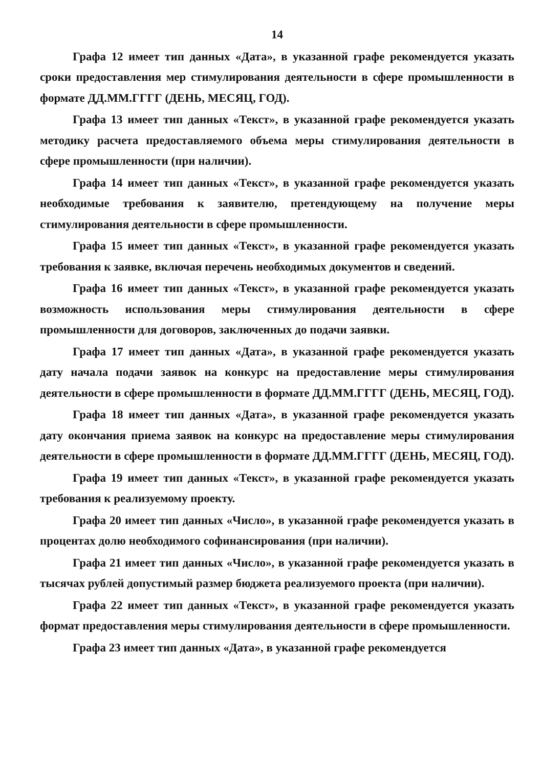14
Графа 12 имеет тип данных «Дата», в указанной графе рекомендуется указать сроки предоставления мер стимулирования деятельности в сфере промышленности в формате ДД.ММ.ГГГГ (ДЕНЬ, МЕСЯЦ, ГОД).
Графа 13 имеет тип данных «Текст», в указанной графе рекомендуется указать методику расчета предоставляемого объема меры стимулирования деятельности в сфере промышленности (при наличии).
Графа 14 имеет тип данных «Текст», в указанной графе рекомендуется указать необходимые требования к заявителю, претендующему на получение меры стимулирования деятельности в сфере промышленности.
Графа 15 имеет тип данных «Текст», в указанной графе рекомендуется указать требования к заявке, включая перечень необходимых документов и сведений.
Графа 16 имеет тип данных «Текст», в указанной графе рекомендуется указать возможность использования меры стимулирования деятельности в сфере промышленности для договоров, заключенных до подачи заявки.
Графа 17 имеет тип данных «Дата», в указанной графе рекомендуется указать дату начала подачи заявок на конкурс на предоставление меры стимулирования деятельности в сфере промышленности в формате ДД.ММ.ГГГГ (ДЕНЬ, МЕСЯЦ, ГОД).
Графа 18 имеет тип данных «Дата», в указанной графе рекомендуется указать дату окончания приема заявок на конкурс на предоставление меры стимулирования деятельности в сфере промышленности в формате ДД.ММ.ГГГГ (ДЕНЬ, МЕСЯЦ, ГОД).
Графа 19 имеет тип данных «Текст», в указанной графе рекомендуется указать требования к реализуемому проекту.
Графа 20 имеет тип данных «Число», в указанной графе рекомендуется указать в процентах долю необходимого софинансирования (при наличии).
Графа 21 имеет тип данных «Число», в указанной графе рекомендуется указать в тысячах рублей допустимый размер бюджета реализуемого проекта (при наличии).
Графа 22 имеет тип данных «Текст», в указанной графе рекомендуется указать формат предоставления меры стимулирования деятельности в сфере промышленности.
Графа 23 имеет тип данных «Дата», в указанной графе рекомендуется